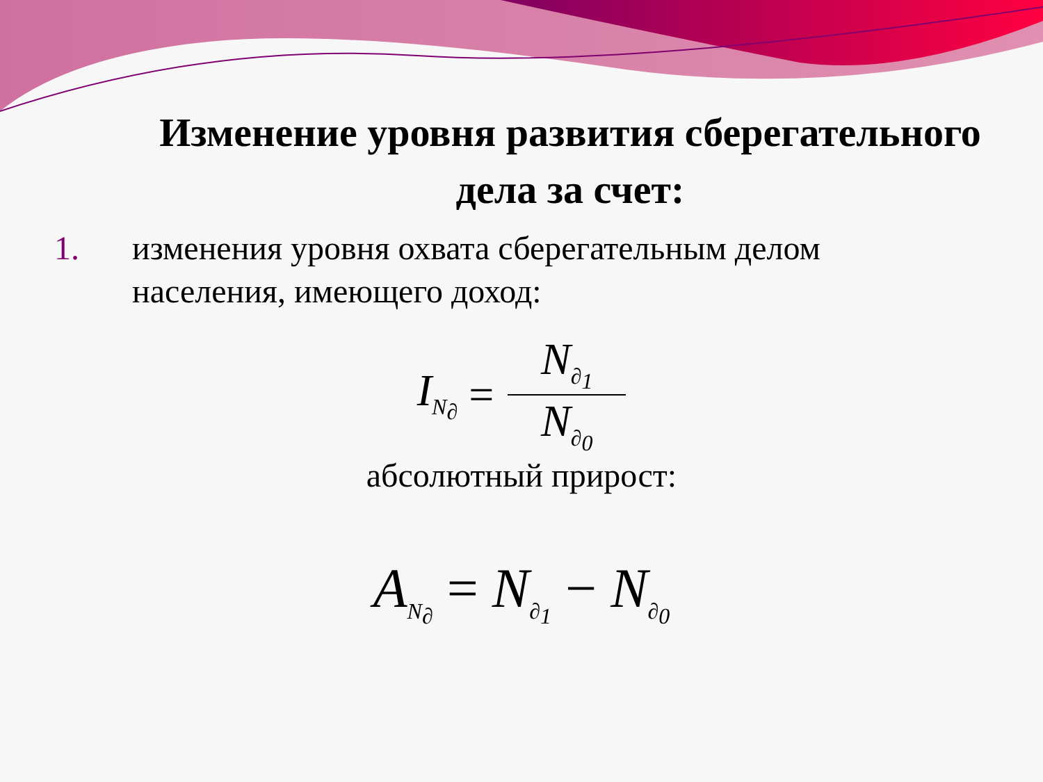Изменение уровня развития сберегательного дела за счет:
1. изменения уровня охвата сберегательным делом населения, имеющего доход:
I<sub>N<sub>∂</sub></sub> = N<sub>∂<sub>1</sub></sub> N<sub>∂<sub>0</sub></sub>
абсолютный прирост:
A<sub>N<sub>∂</sub></sub> = N<sub>∂<sub>1</sub></sub> − N<sub>∂<sub>0</sub></sub>